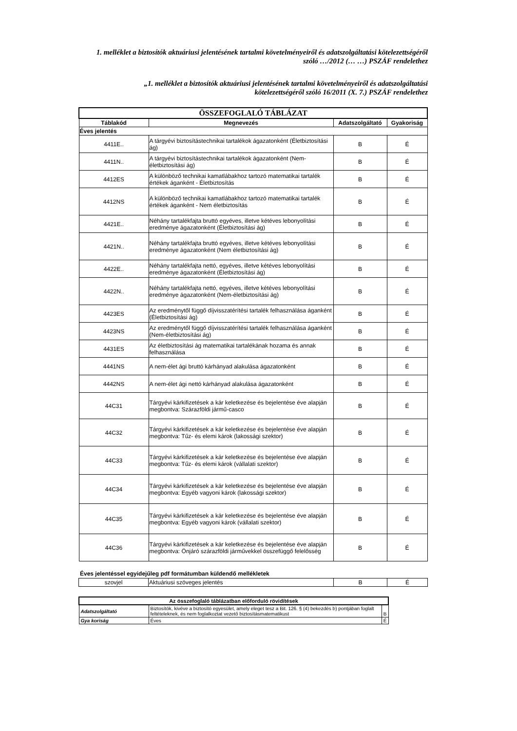1. melléklet a biztosítók aktuáriusi jelentésének tartalmi követelményeiről és adatszolgáltatási kötelezettségéről
szóló …/2012 (… …) PSZÁF rendelethez
„1. melléklet a biztosítók aktuáriusi jelentésének tartalmi követelményeiről és adatszolgáltatási
kötelezettségéről szóló 16/2011 (X. 7.) PSZÁF rendelethez
| ÖSSZEFOGLALÓ TÁBLÁZAT | | | |
| Táblakód | Megnevezés | Adatszolgáltató | Gyakoriság |
| Éves jelentés | | | |
| 4411E.. | A tárgyévi biztosítástechnikai tartalékok ágazatonként (Életbiztosítási ág) | B | É |
| 4411N.. | A tárgyévi biztosítástechnikai tartalékok ágazatonként (Nem-életbiztosítási ág) | B | É |
| 4412ES | A különböző technikai kamatlábakhoz tartozó matematikai tartalék értékek áganként - Életbiztosítás | B | É |
| 4412NS | A különböző technikai kamatlábakhoz tartozó matematikai tartalék értékek áganként - Nem életbiztosítás | B | É |
| 4421E.. | Néhány tartalékfajta bruttó egyéves, illetve kétéves lebonyolítási eredménye ágazatonként (Életbiztosítási ág) | B | É |
| 4421N.. | Néhány tartalékfajta bruttó egyéves, illetve kétéves lebonyolítási eredménye ágazatonként (Nem életbiztosítási ág) | B | É |
| 4422E.. | Néhány tartalékfajta nettó, egyéves, illetve kétéves lebonyolítási eredménye ágazatonként (Életbiztosítási ág) | B | É |
| 4422N.. | Néhány tartalékfajta nettó, egyéves, illetve kétéves lebonyolítási eredménye ágazatonként (Nem-életbiztosítási ág) | B | É |
| 4423ES | Az eredménytől függő díjvisszatérítési tartalék felhasználása áganként (Életbiztosítási ág) | B | É |
| 4423NS | Az eredménytől függő díjvisszatérítési tartalék felhasználása áganként (Nem-életbiztosítási ág) | B | É |
| 4431ES | Az életbiztosítási ág matematikai tartalékának hozama és annak felhasználása | B | É |
| 4441NS | A nem-élet ági bruttó kárhányad alakulása ágazatonként | B | É |
| 4442NS | A nem-élet ági nettó kárhányad alakulása ágazatonként | B | É |
| 44C31 | Tárgyévi kárkifizetések a kár keletkezése és bejelentése éve alapján megbontva: Szárazföldi jármű-casco | B | É |
| 44C32 | Tárgyévi kárkifizetések a kár keletkezése és bejelentése éve alapján megbontva: Tűz- és elemi károk (lakossági szektor) | B | É |
| 44C33 | Tárgyévi kárkifizetések a kár keletkezése és bejelentése éve alapján megbontva: Tűz- és elemi károk (vállalati szektor) | B | É |
| 44C34 | Tárgyévi kárkifizetések a kár keletkezése és bejelentése éve alapján megbontva: Egyéb vagyoni károk (lakossági szektor) | B | É |
| 44C35 | Tárgyévi kárkifizetések a kár keletkezése és bejelentése éve alapján megbontva: Egyéb vagyoni károk (vállalati szektor) | B | É |
| 44C36 | Tárgyévi kárkifizetések a kár keletkezése és bejelentése éve alapján megbontva: Önjáró szárazföldi járművekkel összefüggő felelősség | B | É |
Éves jelentéssel egyidejűleg pdf formátumban küldendő mellékletek
| szovjel | Aktuáriusi szöveges jelentés | B | É |
| Az összefoglaló táblázatban előforduló rövidítések | | |
| Adatszolgáltató | Biztosítók, kivéve a biztosító egyesület, amely eleget tesz a Bit. 126. § (4) bekezdés b) pontjában foglalt feltételeknek, és nem foglalkoztat vezető biztosításmatematikust | B |
| Gya koriság | Éves | É |